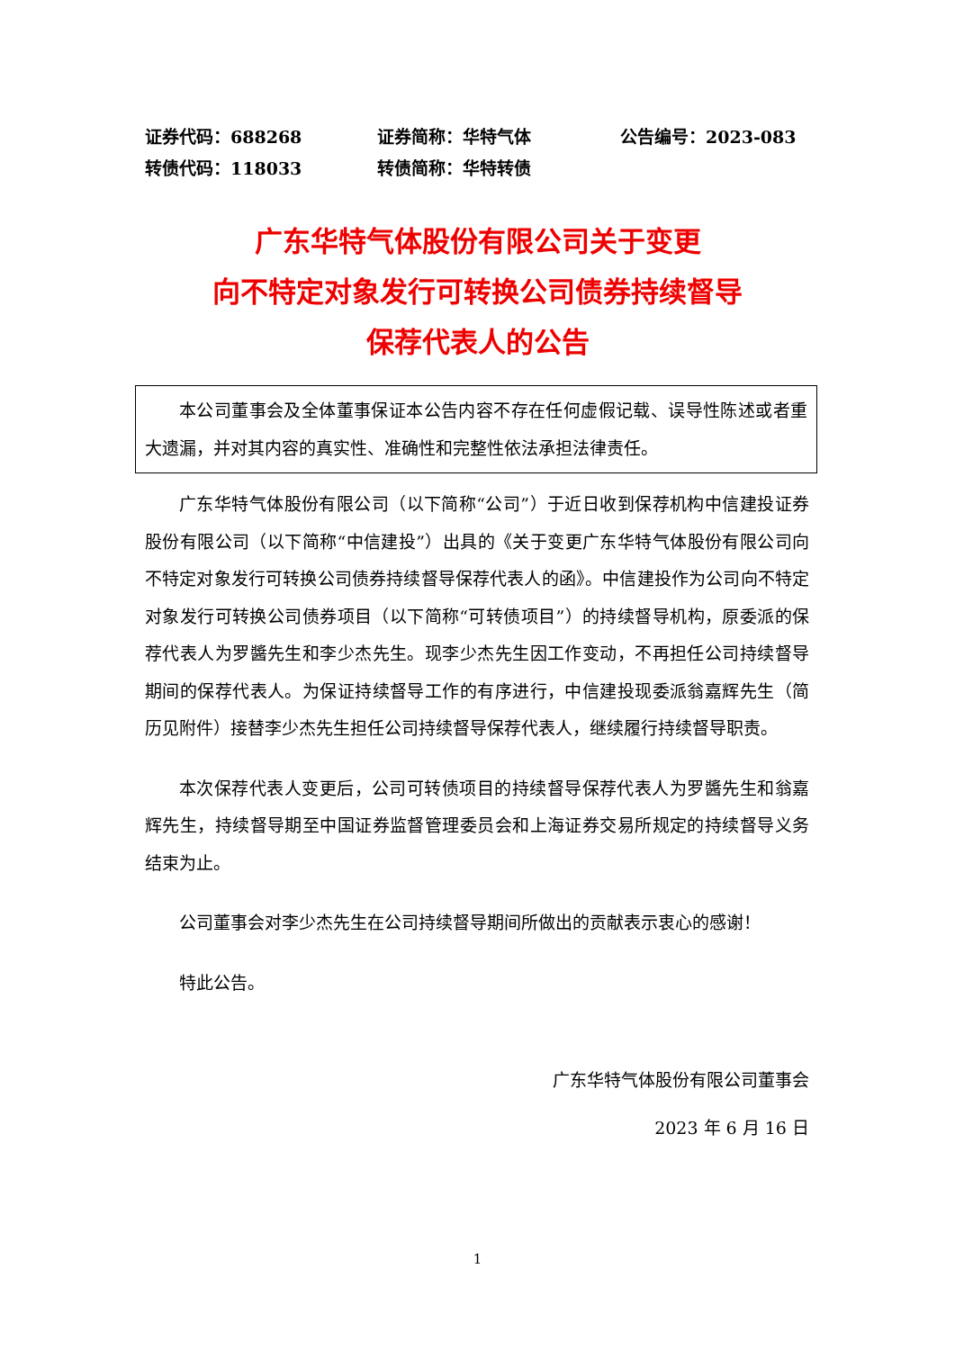证券代码：688268 证券简称：华特气体 公告编号：2023-083
转债代码：118033 转债简称：华特转债
广东华特气体股份有限公司关于变更
向不特定对象发行可转换公司债券持续督导
保荐代表人的公告
本公司董事会及全体董事保证本公告内容不存在任何虚假记载、误导性陈述或者重大遗漏，并对其内容的真实性、准确性和完整性依法承担法律责任。
广东华特气体股份有限公司（以下简称“公司”）于近日收到保荐机构中信建投证券股份有限公司（以下简称“中信建投”）出具的《关于变更广东华特气体股份有限公司向不特定对象发行可转换公司债券持续督导保荐代表人的函》。中信建投作为公司向不特定对象发行可转换公司债券项目（以下简称“可转债项目”）的持续督导机构，原委派的保荐代表人为罗醬先生和李少杰先生。现李少杰先生因工作变动，不再担任公司持续督导期间的保荐代表人。为保证持续督导工作的有序进行，中信建投现委派翁嘉辉先生（简历见附件）接替李少杰先生担任公司持续督导保荐代表人，继续履行持续督导职责。
本次保荐代表人变更后，公司可转债项目的持续督导保荐代表人为罗醬先生和翁嘉辉先生，持续督导期至中国证券监督管理委员会和上海证券交易所规定的持续督导义务结束为止。
公司董事会对李少杰先生在公司持续督导期间所做出的贡献表示衷心的感谢！
特此公告。
广东华特气体股份有限公司董事会
2023 年 6 月 16 日
1